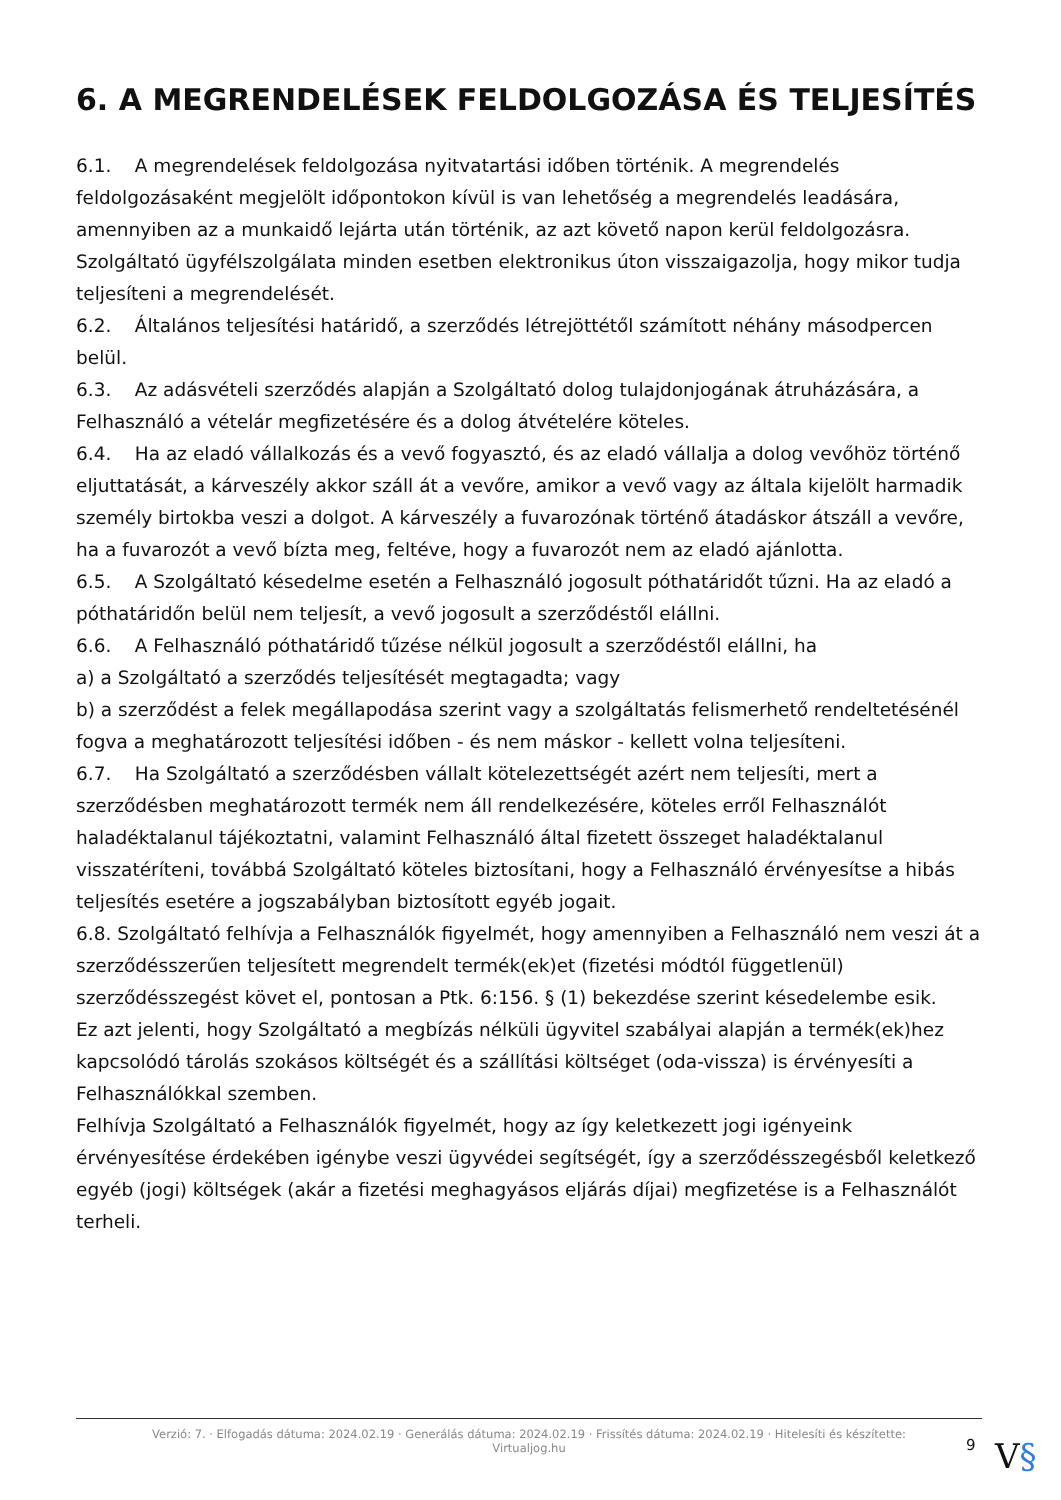6. A MEGRENDELÉSEK FELDOLGOZÁSA ÉS TELJESÍTÉS
6.1. A megrendelések feldolgozása nyitvatartási időben történik. A megrendelés feldolgozásaként megjelölt időpontokon kívül is van lehetőség a megrendelés leadására, amennyiben az a munkaidő lejárta után történik, az azt követő napon kerül feldolgozásra. Szolgáltató ügyfélszolgálata minden esetben elektronikus úton visszaigazolja, hogy mikor tudja teljesíteni a megrendelését.
6.2. Általános teljesítési határidő, a szerződés létrejöttétől számított néhány másodpercen belül.
6.3. Az adásvételi szerződés alapján a Szolgáltató dolog tulajdonjogának átruházására, a Felhasználó a vételár megfizetésére és a dolog átvételére köteles.
6.4. Ha az eladó vállalkozás és a vevő fogyasztó, és az eladó vállalja a dolog vevőhöz történő eljuttatását, a kárveszély akkor száll át a vevőre, amikor a vevő vagy az általa kijelölt harmadik személy birtokba veszi a dolgot. A kárveszély a fuvarozónak történő átadáskor átszáll a vevőre, ha a fuvarozót a vevő bízta meg, feltéve, hogy a fuvarozót nem az eladó ajánlotta.
6.5. A Szolgáltató késedelme esetén a Felhasználó jogosult póthatáridőt tűzni. Ha az eladó a póthatáridőn belül nem teljesít, a vevő jogosult a szerződéstől elállni.
6.6. A Felhasználó póthatáridő tűzése nélkül jogosult a szerződéstől elállni, ha
a) a Szolgáltató a szerződés teljesítését megtagadta; vagy
b) a szerződést a felek megállapodása szerint vagy a szolgáltatás felismerhető rendeltetésénél fogva a meghatározott teljesítési időben - és nem máskor - kellett volna teljesíteni.
6.7. Ha Szolgáltató a szerződésben vállalt kötelezettségét azért nem teljesíti, mert a szerződésben meghatározott termék nem áll rendelkezésére, köteles erről Felhasználót haladéktalanul tájékoztatni, valamint Felhasználó által fizetett összeget haladéktalanul visszatéríteni, továbbá Szolgáltató köteles biztosítani, hogy a Felhasználó érvényesítse a hibás teljesítés esetére a jogszabályban biztosított egyéb jogait.
6.8. Szolgáltató felhívja a Felhasználók figyelmét, hogy amennyiben a Felhasználó nem veszi át a szerződésszerűen teljesített megrendelt termék(ek)et (fizetési módtól függetlenül) szerződésszegést követ el, pontosan a Ptk. 6:156. § (1) bekezdése szerint késedelembe esik.
Ez azt jelenti, hogy Szolgáltató a megbízás nélküli ügyvitel szabályai alapján a termék(ek)hez kapcsolódó tárolás szokásos költségét és a szállítási költséget (oda-vissza) is érvényesíti a Felhasználókkal szemben.
Felhívja Szolgáltató a Felhasználók figyelmét, hogy az így keletkezett jogi igényeink érvényesítése érdekében igénybe veszi ügyvédei segítségét, így a szerződésszegésből keletkező egyéb (jogi) költségek (akár a fizetési meghagyásos eljárás díjai) megfizetése is a Felhasználót terheli.
Verzió: 7. · Elfogadás dátuma: 2024.02.19 · Generálás dátuma: 2024.02.19 · Frissítés dátuma: 2024.02.19 · Hitelesíti és készítette:
Virtualjog.hu
9 V§